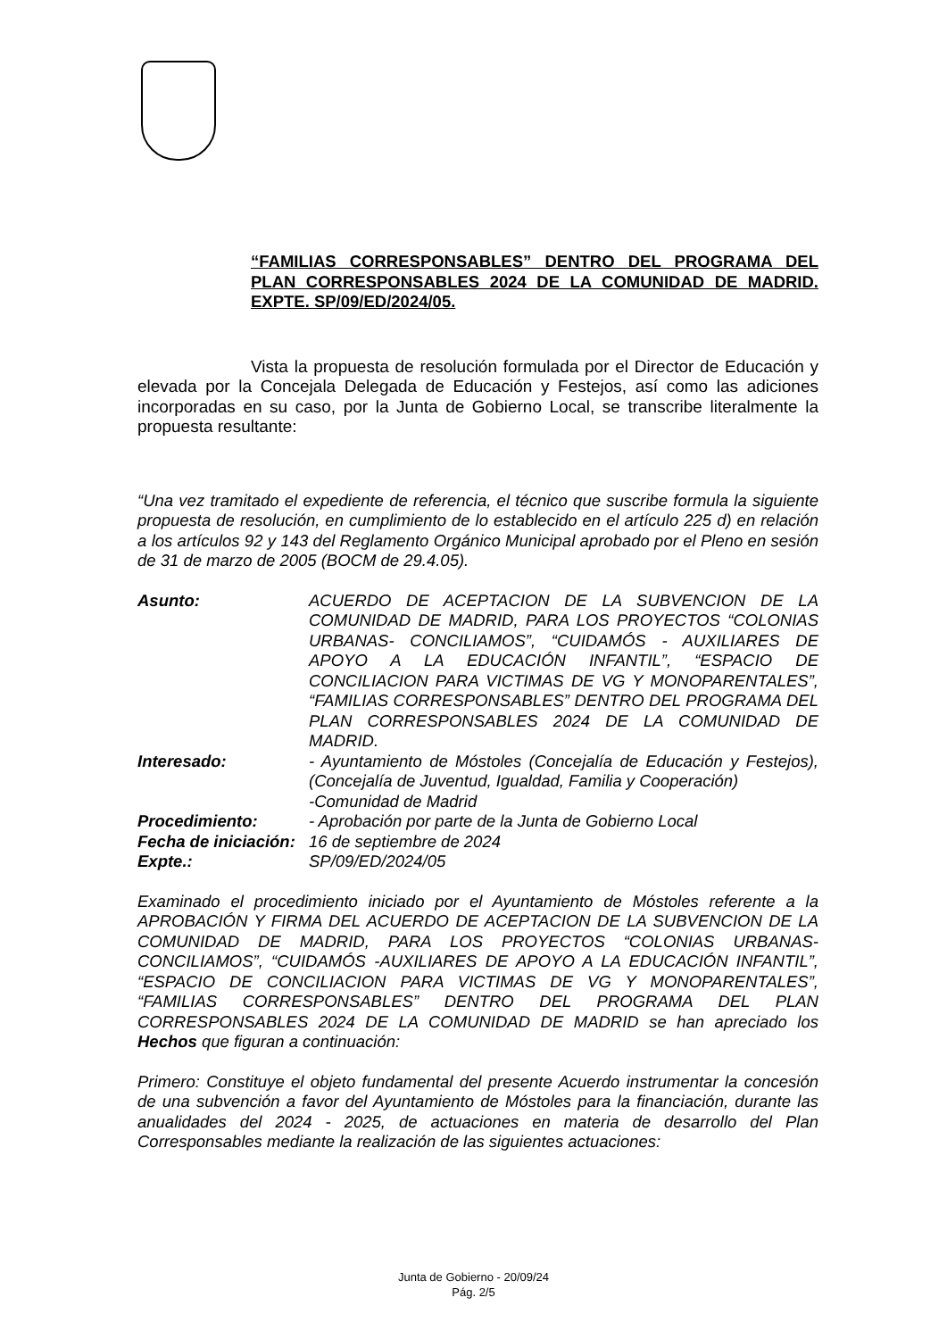“FAMILIAS CORRESPONSABLES” DENTRO DEL PROGRAMA DEL PLAN CORRESPONSABLES 2024 DE LA COMUNIDAD DE MADRID. EXPTE. SP/09/ED/2024/05.
Vista la propuesta de resolución formulada por el Director de Educación y elevada por la Concejala Delegada de Educación y Festejos, así como las adiciones incorporadas en su caso, por la Junta de Gobierno Local, se transcribe literalmente la propuesta resultante:
“Una vez tramitado el expediente de referencia, el técnico que suscribe formula la siguiente propuesta de resolución, en cumplimiento de lo establecido en el artículo 225 d) en relación a los artículos 92 y 143 del Reglamento Orgánico Municipal aprobado por el Pleno en sesión de 31 de marzo de 2005 (BOCM de 29.4.05).
| Asunto: | ACUERDO DE ACEPTACION DE LA SUBVENCION DE LA COMUNIDAD DE MADRID, PARA LOS PROYECTOS “COLONIAS URBANAS- CONCILIAMOS”, “CUIDAMÓS - AUXILIARES DE APOYO A LA EDUCACIÓN INFANTIL”, “ESPACIO DE CONCILIACION PARA VICTIMAS DE VG Y MONOPARENTALES”, “FAMILIAS CORRESPONSABLES” DENTRO DEL PROGRAMA DEL PLAN CORRESPONSABLES 2024 DE LA COMUNIDAD DE MADRID. |
| Interesado: | - Ayuntamiento de Móstoles (Concejalía de Educación y Festejos), (Concejalía de Juventud, Igualdad, Familia y Cooperación) -Comunidad de Madrid |
| Procedimiento: | - Aprobación por parte de la Junta de Gobierno Local |
| Fecha de iniciación: | 16 de septiembre de 2024 |
| Expte.: | SP/09/ED/2024/05 |
Examinado el procedimiento iniciado por el Ayuntamiento de Móstoles referente a la APROBACIÓN Y FIRMA DEL ACUERDO DE ACEPTACION DE LA SUBVENCION DE LA COMUNIDAD DE MADRID, PARA LOS PROYECTOS “COLONIAS URBANAS- CONCILIAMOS”, “CUIDAMÓS -AUXILIARES DE APOYO A LA EDUCACIÓN INFANTIL”, “ESPACIO DE CONCILIACION PARA VICTIMAS DE VG Y MONOPARENTALES”, “FAMILIAS CORRESPONSABLES” DENTRO DEL PROGRAMA DEL PLAN CORRESPONSABLES 2024 DE LA COMUNIDAD DE MADRID se han apreciado los Hechos que figuran a continuación:
Primero: Constituye el objeto fundamental del presente Acuerdo instrumentar la concesión de una subvención a favor del Ayuntamiento de Móstoles para la financiación, durante las anualidades del 2024 - 2025, de actuaciones en materia de desarrollo del Plan Corresponsables mediante la realización de las siguientes actuaciones:
Junta de Gobierno - 20/09/24
Pág. 2/5